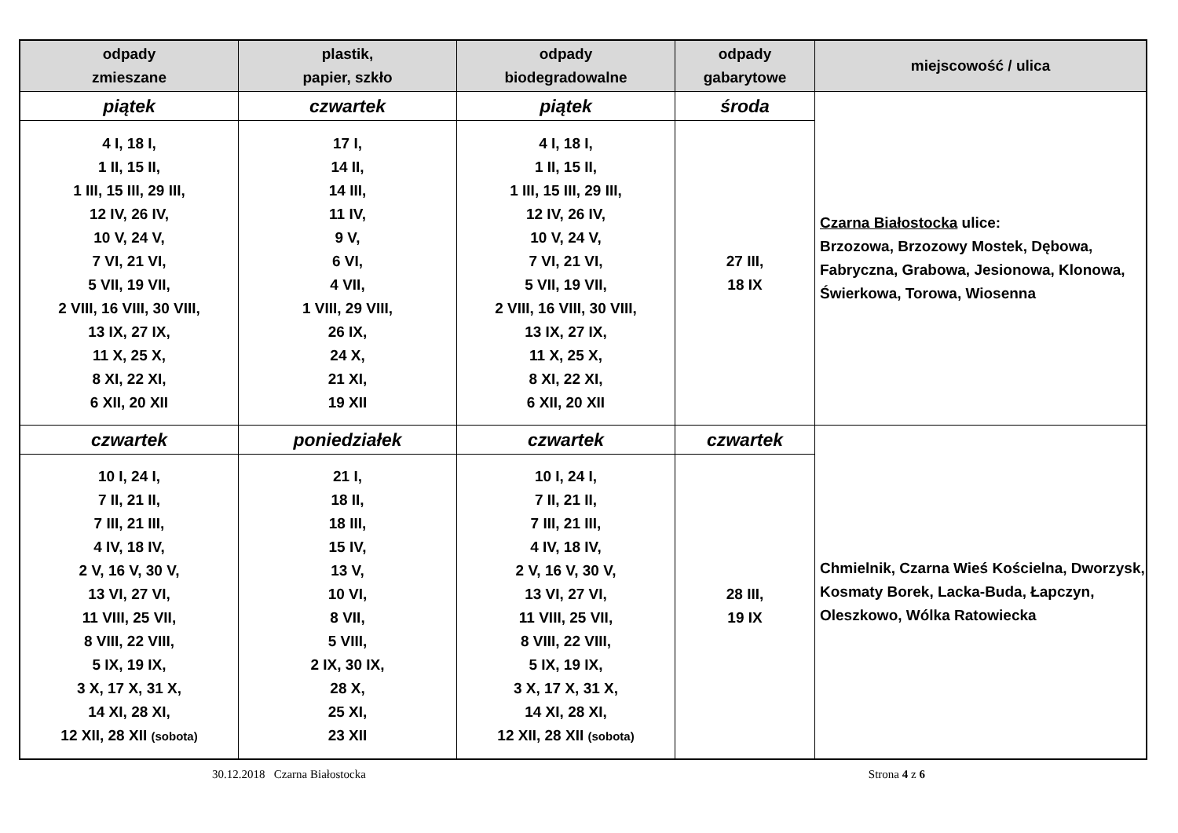| odpady zmieszane | plastik, papier, szkło | odpady biodegradowalne | odpady gabarytowe | miejscowość / ulica |
| --- | --- | --- | --- | --- |
| piątek | czwartek | piątek | środa | Czarna Białostocka ulice: Brzozowa, Brzozowy Mostek, Dębowa, Fabryczna, Grabowa, Jesionowa, Klonowa, Świerkowa, Torowa, Wiosenna |
| 4 I, 18 I, 1 II, 15 II, 1 III, 15 III, 29 III, 12 IV, 26 IV, 10 V, 24 V, 7 VI, 21 VI, 5 VII, 19 VII, 2 VIII, 16 VIII, 30 VIII, 13 IX, 27 IX, 11 X, 25 X, 8 XI, 22 XI, 6 XII, 20 XII | 17 I, 14 II, 14 III, 11 IV, 9 V, 6 VI, 4 VII, 1 VIII, 29 VIII, 26 IX, 24 X, 21 XI, 19 XII | 4 I, 18 I, 1 II, 15 II, 1 III, 15 III, 29 III, 12 IV, 26 IV, 10 V, 24 V, 7 VI, 21 VI, 5 VII, 19 VII, 2 VIII, 16 VIII, 30 VIII, 13 IX, 27 IX, 11 X, 25 X, 8 XI, 22 XI, 6 XII, 20 XII | 27 III, 18 IX | |
| czwartek | poniedziałek | czwartek | czwartek | Chmielnik, Czarna Wieś Kościelna, Dworzysk, Kosmaty Borek, Lacka-Buda, Łapczyn, Oleszkowo, Wólka Ratowiecka |
| 10 I, 24 I, 7 II, 21 II, 7 III, 21 III, 4 IV, 18 IV, 2 V, 16 V, 30 V, 13 VI, 27 VI, 11 VIII, 25 VII, 8 VIII, 22 VIII, 5 IX, 19 IX, 3 X, 17 X, 31 X, 14 XI, 28 XI, 12 XII, 28 XII (sobota) | 21 I, 18 II, 18 III, 15 IV, 13 V, 10 VI, 8 VII, 5 VIII, 2 IX, 30 IX, 28 X, 25 XI, 23 XII | 10 I, 24 I, 7 II, 21 II, 7 III, 21 III, 4 IV, 18 IV, 2 V, 16 V, 30 V, 13 VI, 27 VI, 11 VIII, 25 VII, 8 VIII, 22 VIII, 5 IX, 19 IX, 3 X, 17 X, 31 X, 14 XI, 28 XI, 12 XII, 28 XII (sobota) | 28 III, 19 IX | |
30.12.2018 Czarna Białostocka Strona 4 z 6